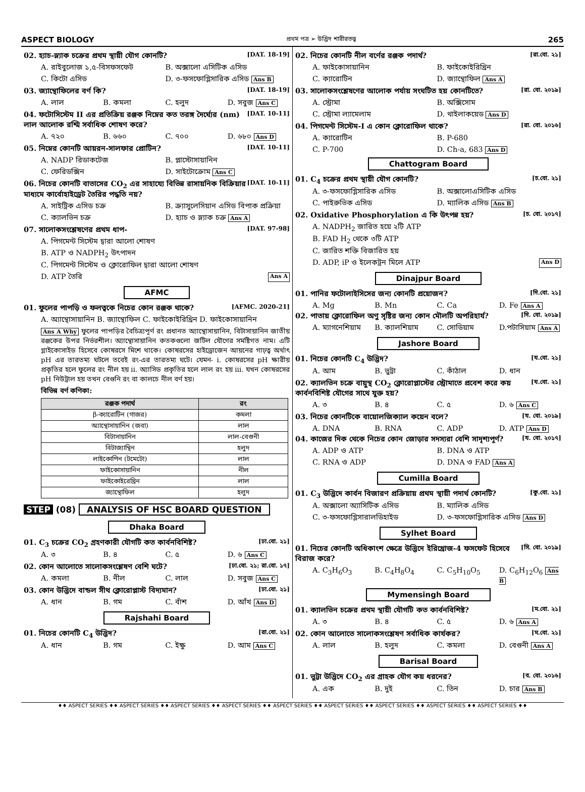ASPECT BIOLOGY প্রথম পত্র ➢ উদ্ভিদ শারীরতত্ত্ব 265
02. হ্যাচ-স্ল্যাক চক্রের প্রথম স্থায়ী যৌগ কোনটি? [DAT. 18-19]
A. রাইবুলোজ ১,৫-বিসফসফেট B. অক্সালো এসিটিক এসিড
C. কিটো এসিড D. ৩-ফসফোগ্লিসারিক এসিড Ans B
03. জ্যান্থোফিলের বর্ণ কি? [DAT. 18-19]
A. লাল B. কমলা C. হলুদ D. সবুজ Ans C
04. ফটোসিস্টেম II এর প্রতিক্রিয় রঞ্জক নিম্নের কত তরঙ্গ দৈর্ঘ্যের (nm) লাল আলোক রশ্মি সর্বাধিক শোষণ করে? [DAT. 10-11]
A. ৭২০ B. ৬৬০ C. ৭০০ D. ৬৮০ Ans D
05. নিম্নের কোনটি আয়রন-সালফার প্রোটিন? [DAT. 10-11]
A. NADP রিডাকটেজ B. প্লাস্টোসায়ানিন
C. ফেরিডক্সিন D. সাইটোক্রোম Ans C
06. নিচের কোনটি বাতাসের CO<sub>2</sub> এর সাহায্যে বিভিন্ন রাসায়নিক বিক্রিয়ার মাধ্যমে কার্বোহাইড্রেট তৈরির পদ্ধতি নয়? [DAT. 10-11]
A. সাইট্রিক এসিড চক্র B. ক্র্যাসুলেসিয়ান এসিড বিপাক প্রক্রিয়া
C. ক্যালভিন চক্র D. হ্যাচ ও স্ল্যাক চক্র Ans A
07. সালোকসংশ্লেষণের প্রথম ধাপ- [DAT. 97-98]
A. পিগমেন্ট সিস্টেম দ্বারা আলো শোষণ
B. ATP ও NADPH<sub>2</sub> উৎপাদন
C. পিগমেন্ট সিস্টেম ও ক্লোরোফিল দ্বারা আলো শোষণ
D. ATP তৈরি Ans A
AFMC
01. ফুলের পাপড়ি ও ফলত্বকে নিচের কোন রঞ্জক থাকে? [AFMC. 2020-21]
A. অ্যান্থোসায়ানিন B. জ্যান্থোফিল C. ফাইকোইরিথ্রিন D. ফাইকোসায়ানিন
Ans A Why ফুলের পাপড়ির বৈচিত্র্যপূর্ণ রং প্রধানত অ্যান্থোসায়ানিন, বিটাসায়ানিন জাতীয় রঞ্জকের উপর নির্ভরশীল। অ্যান্থোসায়ানিন কতকগুলো জটিল যৌগের সমষ্টিগত নাম। এটি গ্লাইকোসাইড হিসেবে কোষরসে মিশে থাকে। কোষরসের হাইড্রোজেন আয়নের গাঢ়ত্ব অর্থাৎ pH এর তারতম্য ঘটলে তবেই রং-এর তারতম্য ঘটে। যেমন- i. কোষরসের pH ক্ষারীয় প্রকৃতির হলে ফুলের রং নীল হয় ii. অ্যাসিড প্রকৃতির হলে লাল রং হয় iii. যখন কোষরসের pH নিউট্রাল হয় তখন বেগুনি রং বা কালচে নীল বর্ণ হয়।
বিভিন্ন বর্ণ কণিকা:
| রঞ্জক পদার্থ | রং |
| --- | --- |
| β-ক্যারোটিন (গাজর) | কমলা |
| অ্যান্থোসায়ানিন (জবা) | লাল |
| বিটাসায়ানিন | লাল-বেগুনী |
| বিটাজ্যান্থিন | হলুদ |
| লাইকোপিন (টমেটো) | লাল |
| ফাইকোসায়ানিন | নীল |
| ফাইকোইরেথ্রিন | লাল |
| জ্যান্থোফিল | হলুদ |
STEP (08) ANALYSIS OF HSC BOARD QUESTION
Dhaka Board
01. C<sub>3</sub> চক্রের CO<sub>2</sub> গ্রহণকারী যৌগটি কত কার্বনবিশিষ্ট? [ঢা.বো. ২১]
A. ৩ B. ৪ C. ৫ D. ৬ Ans C
02. কোন আলোতে সালোকসংশ্লেষণ বেশি ঘটে? [ঢা.বো. ২১; রা.বো. ১৭]
A. কমলা B. নীল C. লাল D. সবুজ Ans C
03. কোন উদ্ভিদে বান্ডল সীথ ক্লোরোপ্লাস্ট বিদ্যমান? [ঢা.বো. ২১]
A. ধান B. গম C. বাঁশ D. আঁখ Ans D
Rajshahi Board
01. নিচের কোনটি C<sub>4</sub> উদ্ভিদ? [রা.বো. ২১]
A. ধান B. গম C. ইক্ষু D. আম Ans C
02. নিচের কোনটি নীল বর্ণের রঞ্জক পদার্থ? [রা.বো. ২১]
A. ফাইকোসায়ানিন B. ফাইকোইরিথ্রিন
C. ক্যারোটিন D. জ্যান্থোফিল Ans A
03. সালোকসংশ্লেষণের আলোক পর্যায় সংঘটিত হয় কোনটিতে? [রা. বো. ২০১৯]
A. স্ট্রোমা B. অক্সিসোম
C. স্ট্রোমা ল্যামেলাম D. থাইলাকয়েড Ans D
04. পিগমেন্ট সিস্টেম-I এ কোন ক্লোরোফিল থাকে? [রা. বো. ২০১৬]
A. ক্যারোটিন B. P-680
C. P-700 D. Ch-a, 683 Ans D
Chattogram Board
01. C<sub>4</sub> চক্রের প্রথম স্থায়ী যৌগ কোনটি? [চ.বো. ২১]
A. ৩-ফসফোগ্লিসারিক এসিড B. অক্সালোএসিটিক এসিড
C. পাইরুভিক এসিড D. ম্যালিক এসিড Ans B
02. Oxidative Phosphorylation এ কি উৎপন্ন হয়? [চ. বো. ২০১৭]
A. NADPH<sub>2</sub> জারিত হয়ে ২টি ATP
B. FAD H<sub>2</sub> থেকে ৩টি ATP
C. জারিত শক্তি বিজারিত হয়
D. ADP, iP ও ইলেকট্রন মিলে ATP Ans D
Dinajpur Board
01. পানির ফটোলাইসিসের জন্য কোনটি প্রয়োজন? [দি.বো. ২১]
A. Mg B. Mn C. Ca D. Fe Ans A
02. পাতায় ক্লোরোফিল অণু সৃষ্টির জন্য কোন মৌলটি অপরিহার্য? [দি. বো. ২০১৯]
A. ম্যাগনেশিয়াম B. ক্যালশিয়াম C. সোডিয়াম D.পটাসিয়াম Ans A
Jashore Board
01. নিচের কোনটি C<sub>4</sub> উদ্ভিদ? [য.বো. ২১]
A. আম B. ভুট্টা C. কাঁঠাল D. ধান
02. ক্যালভিন চক্রে বায়ুস্থ CO<sub>2</sub> ক্লোরোপ্লাস্টের স্ট্রোমাতে প্রবেশ করে কয় কার্বনবিশিষ্ট যৌগের সাথে যুক্ত হয়? [য.বো. ২১]
A. ৩ B. ৪ C. ৫ D. ৬ Ans C
03. নিচের কোনটিকে বায়োলজিক্যাল কয়েন বলে? [য. বো. ২০১৯]
A. DNA B. RNA C. ADP D. ATP Ans D
04. কাজের দিক থেকে নিচের কোন জোড়ার সদস্যরা বেশি সাদৃশ্যপূর্ণ? [য. বো. ২০১৭]
A. ADP ও ATP B. DNA ও ATP
C. RNA ও ADP D. DNA ও FAD Ans A
Cumilla Board
01. C<sub>3</sub> উদ্ভিদে কার্বন বিজারণ প্রক্রিয়ায় প্রথম স্থায়ী পদার্থ কোনটি? [কু.বো. ২১]
A. অক্সালো অ্যাসিটিক এসিড B. ম্যালিক এসিড
C. ৩-ফসফোগ্লিসারালডিহাইড D. ৩-ফসফোগ্লিসারিক এসিড Ans D
Sylhet Board
01. নিচের কোনটি অধিকাংশ ক্ষেত্রে উদ্ভিদে ইরিথ্রোজ-4 ফসফেট হিসেবে বিরাজ করে? [সি. বো. ২০১৯]
A. C<sub>3</sub>H<sub>6</sub>O<sub>3</sub> B. C<sub>4</sub>H<sub>8</sub>O<sub>4</sub> C. C<sub>5</sub>H<sub>10</sub>O<sub>5</sub> D. C<sub>6</sub>H<sub>12</sub>O<sub>6</sub> Ans B
Mymensingh Board
01. ক্যালভিন চক্রের প্রথম স্থায়ী যৌগটি কত কার্বনবিশিষ্ট? [ম.বো. ২১]
A. ৩ B. ৪ C. ৫ D. ৬ Ans A
02. কোন আলোতে সালোকসংশ্লেষণ সর্বাধিক কার্যকর? [ম.বো. ২১]
A. লাল B. হলুদ C. কমলা D. বেগুনী Ans A
Barisal Board
01. ভুট্টা উদ্ভিদে CO<sub>2</sub> এর গ্রাহক যৌগ কয় ধরনের? [ব. বো. ২০১৬]
A. এক B. দুই C. তিন D. চার Ans B
♦♦ ASPECT SERIES ♦♦ ASPECT SERIES ♦♦ ASPECT SERIES ♦♦ ASPECT SERIES ♦♦ ASPECT SERIES ♦♦ ASPECT SERIES ♦♦ ASPECT SERIES ♦♦ ASPECT SERIES ♦♦ ASPECT SERIES ♦♦